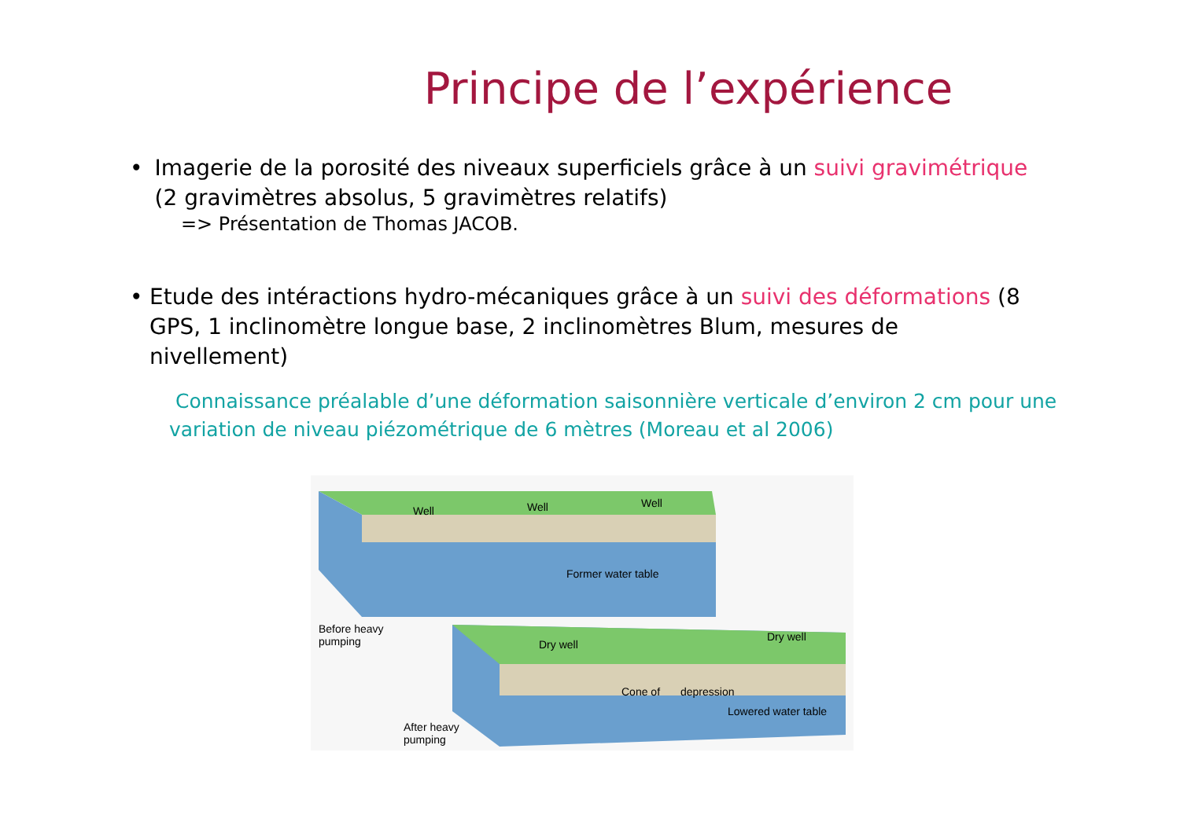Principe de l’expérience
• Imagerie de la porosité des niveaux superficiels grâce à un suivi gravimétrique (2 gravimètres absolus, 5 gravimètres relatifs)
=> Présentation de Thomas JACOB.
• Etude des intéractions hydro-mécaniques grâce à un suivi des déformations (8 GPS, 1 inclinomètre longue base, 2 inclinomètres Blum, mesures de nivellement)
Connaissance préalable d’une déformation saisonnière verticale d’environ 2 cm pour une variation de niveau piézométrique de 6 mètres (Moreau et al 2006)
Well
Well
Well
Former water table
Before heavy
pumping
Dry well
Dry well
Cone of
depression
Lowered water table
After heavy
pumping